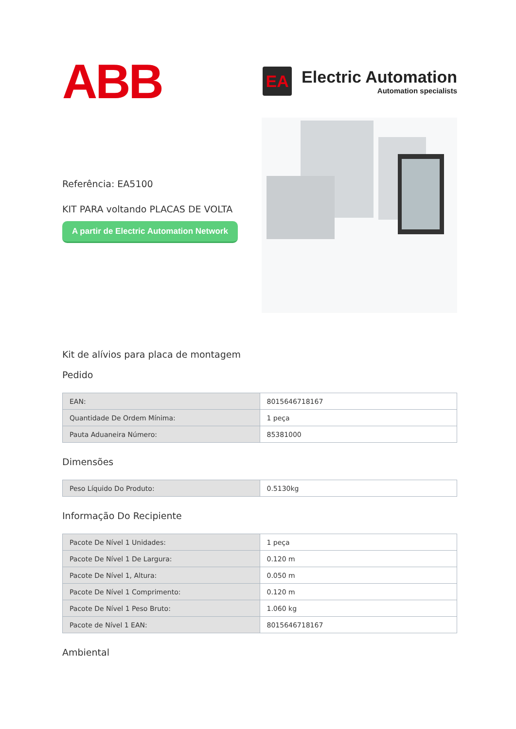ABB
EA
Electric Automation
Automation specialists
Referência: EA5100
KIT PARA voltando PLACAS DE VOLTA
A partir de Electric Automation Network
Kit de alívios para placa de montagem
Pedido
| EAN: | 8015646718167 |
| Quantidade De Ordem Mínima: | 1 peça |
| Pauta Aduaneira Número: | 85381000 |
Dimensões
| Peso Líquido Do Produto: | 0.5130kg |
Informação Do Recipiente
| Pacote De Nível 1 Unidades: | 1 peça |
| Pacote De Nível 1 De Largura: | 0.120 m |
| Pacote De Nível 1, Altura: | 0.050 m |
| Pacote De Nível 1 Comprimento: | 0.120 m |
| Pacote De Nível 1 Peso Bruto: | 1.060 kg |
| Pacote de Nível 1 EAN: | 8015646718167 |
Ambiental